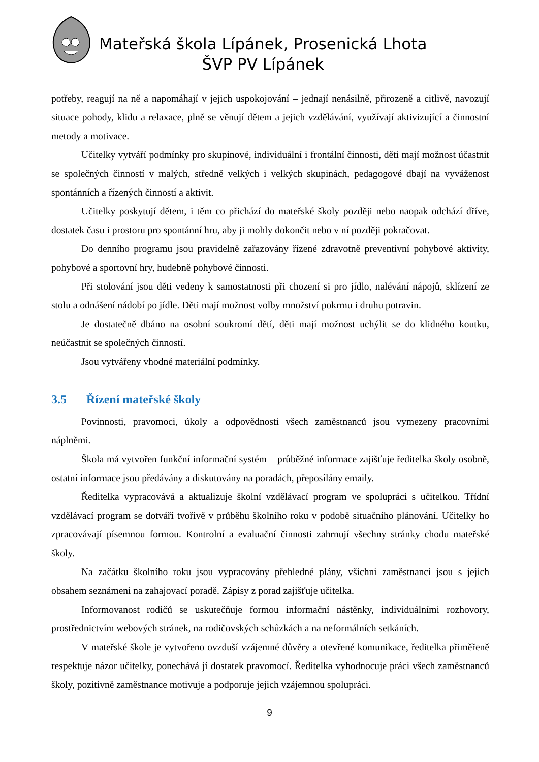Mateřská škola Lípánek, Prosenická Lhota
ŠVP PV Lípánek
potřeby, reagují na ně a napomáhají v jejich uspokojování – jednají nenásilně, přirozeně a citlivě, navozují situace pohody, klidu a relaxace, plně se věnují dětem a jejich vzdělávání, využívají aktivizující a činnostní metody a motivace.
Učitelky vytváří podmínky pro skupinové, individuální i frontální činnosti, děti mají možnost účastnit se společných činností v malých, středně velkých i velkých skupinách, pedagogové dbají na vyváženost spontánních a řízených činností a aktivit.
Učitelky poskytují dětem, i těm co přichází do mateřské školy později nebo naopak odchází dříve, dostatek času i prostoru pro spontánní hru, aby ji mohly dokončit nebo v ní později pokračovat.
Do denního programu jsou pravidelně zařazovány řízené zdravotně preventivní pohybové aktivity, pohybové a sportovní hry, hudebně pohybové činnosti.
Při stolování jsou děti vedeny k samostatnosti při chození si pro jídlo, nalévání nápojů, sklízení ze stolu a odnášení nádobí po jídle. Děti mají možnost volby množství pokrmu i druhu potravin.
Je dostatečně dbáno na osobní soukromí dětí, děti mají možnost uchýlit se do klidného koutku, neúčastnit se společných činností.
Jsou vytvářeny vhodné materiální podmínky.
3.5 Řízení mateřské školy
Povinnosti, pravomoci, úkoly a odpovědnosti všech zaměstnanců jsou vymezeny pracovními náplněmi.
Škola má vytvořen funkční informační systém – průběžné informace zajišťuje ředitelka školy osobně, ostatní informace jsou předávány a diskutovány na poradách, přeposílány emaily.
Ředitelka vypracovává a aktualizuje školní vzdělávací program ve spolupráci s učitelkou. Třídní vzdělávací program se dotváří tvořivě v průběhu školního roku v podobě situačního plánování. Učitelky ho zpracovávají písemnou formou. Kontrolní a evaluační činnosti zahrnují všechny stránky chodu mateřské školy.
Na začátku školního roku jsou vypracovány přehledné plány, všichni zaměstnanci jsou s jejich obsahem seznámeni na zahajovací poradě. Zápisy z porad zajišťuje učitelka.
Informovanost rodičů se uskutečňuje formou informační nástěnky, individuálními rozhovory, prostřednictvím webových stránek, na rodičovských schůzkách a na neformálních setkáních.
V mateřské škole je vytvořeno ovzduší vzájemné důvěry a otevřené komunikace, ředitelka přiměřeně respektuje názor učitelky, ponechává jí dostatek pravomocí. Ředitelka vyhodnocuje práci všech zaměstnanců školy, pozitivně zaměstnance motivuje a podporuje jejich vzájemnou spolupráci.
9